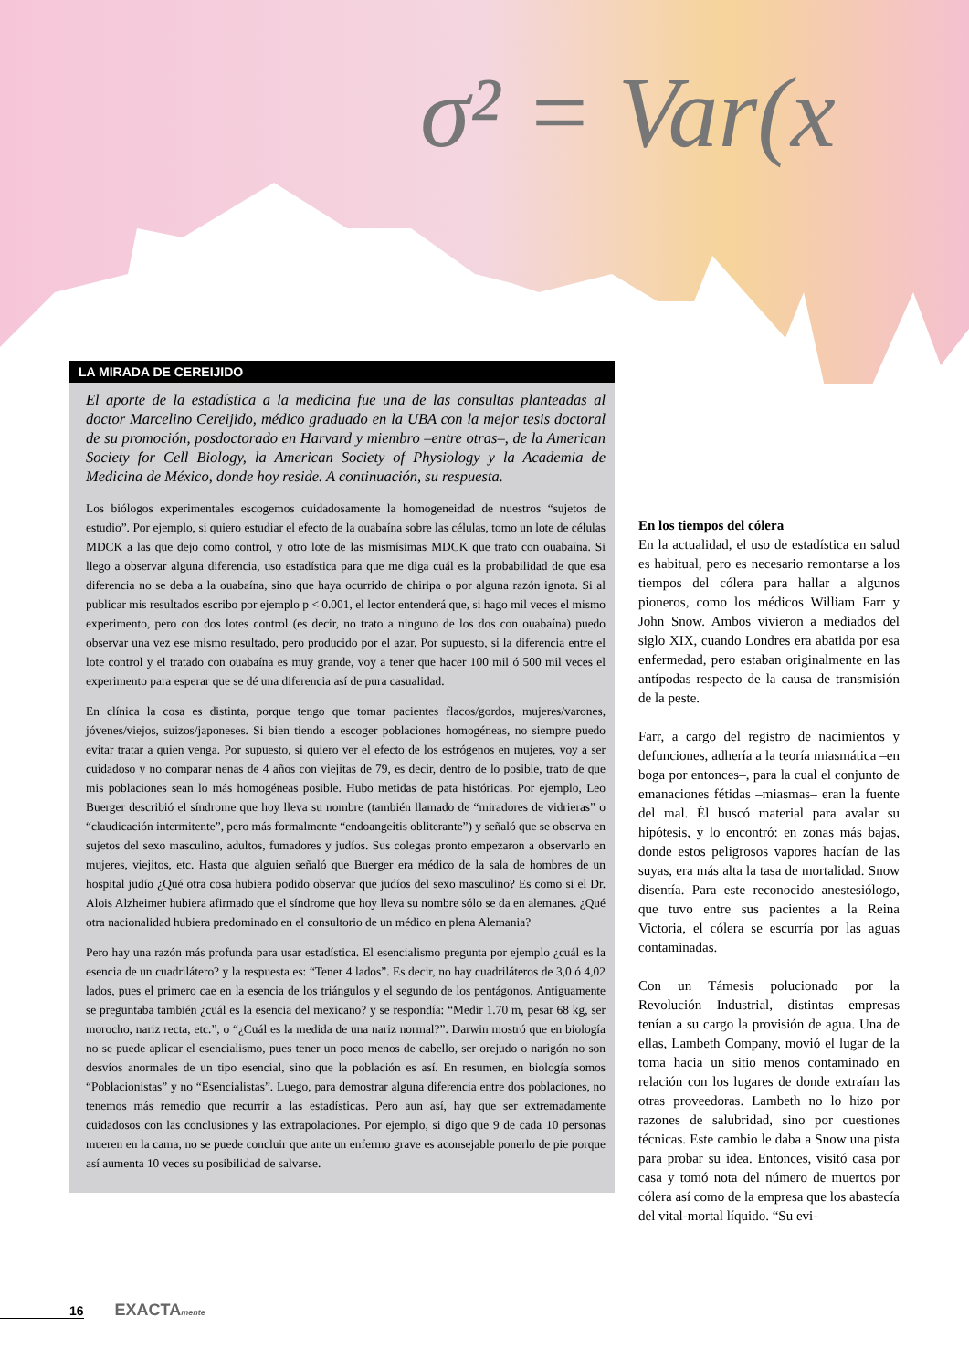σ² = Var(x
LA MIRADA DE CEREIJIDO
El aporte de la estadística a la medicina fue una de las consultas planteadas al doctor Marcelino Cereijido, médico graduado en la UBA con la mejor tesis doctoral de su promoción, posdoctorado en Harvard y miembro –entre otras–, de la American Society for Cell Biology, la American Society of Physiology y la Academia de Medicina de México, donde hoy reside. A continuación, su respuesta.
Los biólogos experimentales escogemos cuidadosamente la homogeneidad de nuestros “sujetos de estudio”. Por ejemplo, si quiero estudiar el efecto de la ouabaína sobre las células, tomo un lote de células MDCK a las que dejo como control, y otro lote de las mismísimas MDCK que trato con ouabaína. Si llego a observar alguna diferencia, uso estadística para que me diga cuál es la probabilidad de que esa diferencia no se deba a la ouabaína, sino que haya ocurrido de chiripa o por alguna razón ignota. Si al publicar mis resultados escribo por ejemplo p < 0.001, el lector entenderá que, si hago mil veces el mismo experimento, pero con dos lotes control (es decir, no trato a ninguno de los dos con ouabaína) puedo observar una vez ese mismo resultado, pero producido por el azar. Por supuesto, si la diferencia entre el lote control y el tratado con ouabaína es muy grande, voy a tener que hacer 100 mil ó 500 mil veces el experimento para esperar que se dé una diferencia así de pura casualidad.
En clínica la cosa es distinta, porque tengo que tomar pacientes flacos/gordos, mujeres/varones, jóvenes/viejos, suizos/japoneses. Si bien tiendo a escoger poblaciones homogéneas, no siempre puedo evitar tratar a quien venga. Por supuesto, si quiero ver el efecto de los estrógenos en mujeres, voy a ser cuidadoso y no comparar nenas de 4 años con viejitas de 79, es decir, dentro de lo posible, trato de que mis poblaciones sean lo más homogéneas posible. Hubo metidas de pata históricas. Por ejemplo, Leo Buerger describió el síndrome que hoy lleva su nombre (también llamado de “miradores de vidrieras” o “claudicación intermitente”, pero más formalmente “endoangeitis obliterante”) y señaló que se observa en sujetos del sexo masculino, adultos, fumadores y judíos. Sus colegas pronto empezaron a observarlo en mujeres, viejitos, etc. Hasta que alguien señaló que Buerger era médico de la sala de hombres de un hospital judío ¿Qué otra cosa hubiera podido observar que judíos del sexo masculino? Es como si el Dr. Alois Alzheimer hubiera afirmado que el síndrome que hoy lleva su nombre sólo se da en alemanes. ¿Qué otra nacionalidad hubiera predominado en el consultorio de un médico en plena Alemania?
Pero hay una razón más profunda para usar estadística. El esencialismo pregunta por ejemplo ¿cuál es la esencia de un cuadrilátero? y la respuesta es: “Tener 4 lados”. Es decir, no hay cuadriláteros de 3,0 ó 4,02 lados, pues el primero cae en la esencia de los triángulos y el segundo de los pentágonos. Antiguamente se preguntaba también ¿cuál es la esencia del mexicano? y se respondía: “Medir 1.70 m, pesar 68 kg, ser morocho, nariz recta, etc.”, o “¿Cuál es la medida de una nariz normal?”. Darwin mostró que en biología no se puede aplicar el esencialismo, pues tener un poco menos de cabello, ser orejudo o narigón no son desvíos anormales de un tipo esencial, sino que la población es así. En resumen, en biología somos “Poblacionistas” y no “Esencialistas”. Luego, para demostrar alguna diferencia entre dos poblaciones, no tenemos más remedio que recurrir a las estadísticas. Pero aun así, hay que ser extremadamente cuidadosos con las conclusiones y las extrapolaciones. Por ejemplo, si digo que 9 de cada 10 personas mueren en la cama, no se puede concluir que ante un enfermo grave es aconsejable ponerlo de pie porque así aumenta 10 veces su posibilidad de salvarse.
En los tiempos del cólera
En la actualidad, el uso de estadística en salud es habitual, pero es necesario remontarse a los tiempos del cólera para hallar a algunos pioneros, como los médicos William Farr y John Snow. Ambos vivieron a mediados del siglo XIX, cuando Londres era abatida por esa enfermedad, pero estaban originalmente en las antípodas respecto de la causa de transmisión de la peste.
Farr, a cargo del registro de nacimientos y defunciones, adhería a la teoría miasmática –en boga por entonces–, para la cual el conjunto de emanaciones fétidas –miasmas– eran la fuente del mal. Él buscó material para avalar su hipótesis, y lo encontró: en zonas más bajas, donde estos peligrosos vapores hacían de las suyas, era más alta la tasa de mortalidad. Snow disentía. Para este reconocido anestesiólogo, que tuvo entre sus pacientes a la Reina Victoria, el cólera se escurría por las aguas contaminadas.
Con un Támesis polucionado por la Revolución Industrial, distintas empresas tenían a su cargo la provisión de agua. Una de ellas, Lambeth Company, movió el lugar de la toma hacia un sitio menos contaminado en relación con los lugares de donde extraían las otras proveedoras. Lambeth no lo hizo por razones de salubridad, sino por cuestiones técnicas. Este cambio le daba a Snow una pista para probar su idea. Entonces, visitó casa por casa y tomó nota del número de muertos por cólera así como de la empresa que los abastecía del vital-mortal líquido. “Su evi-
16 EXACTA mente